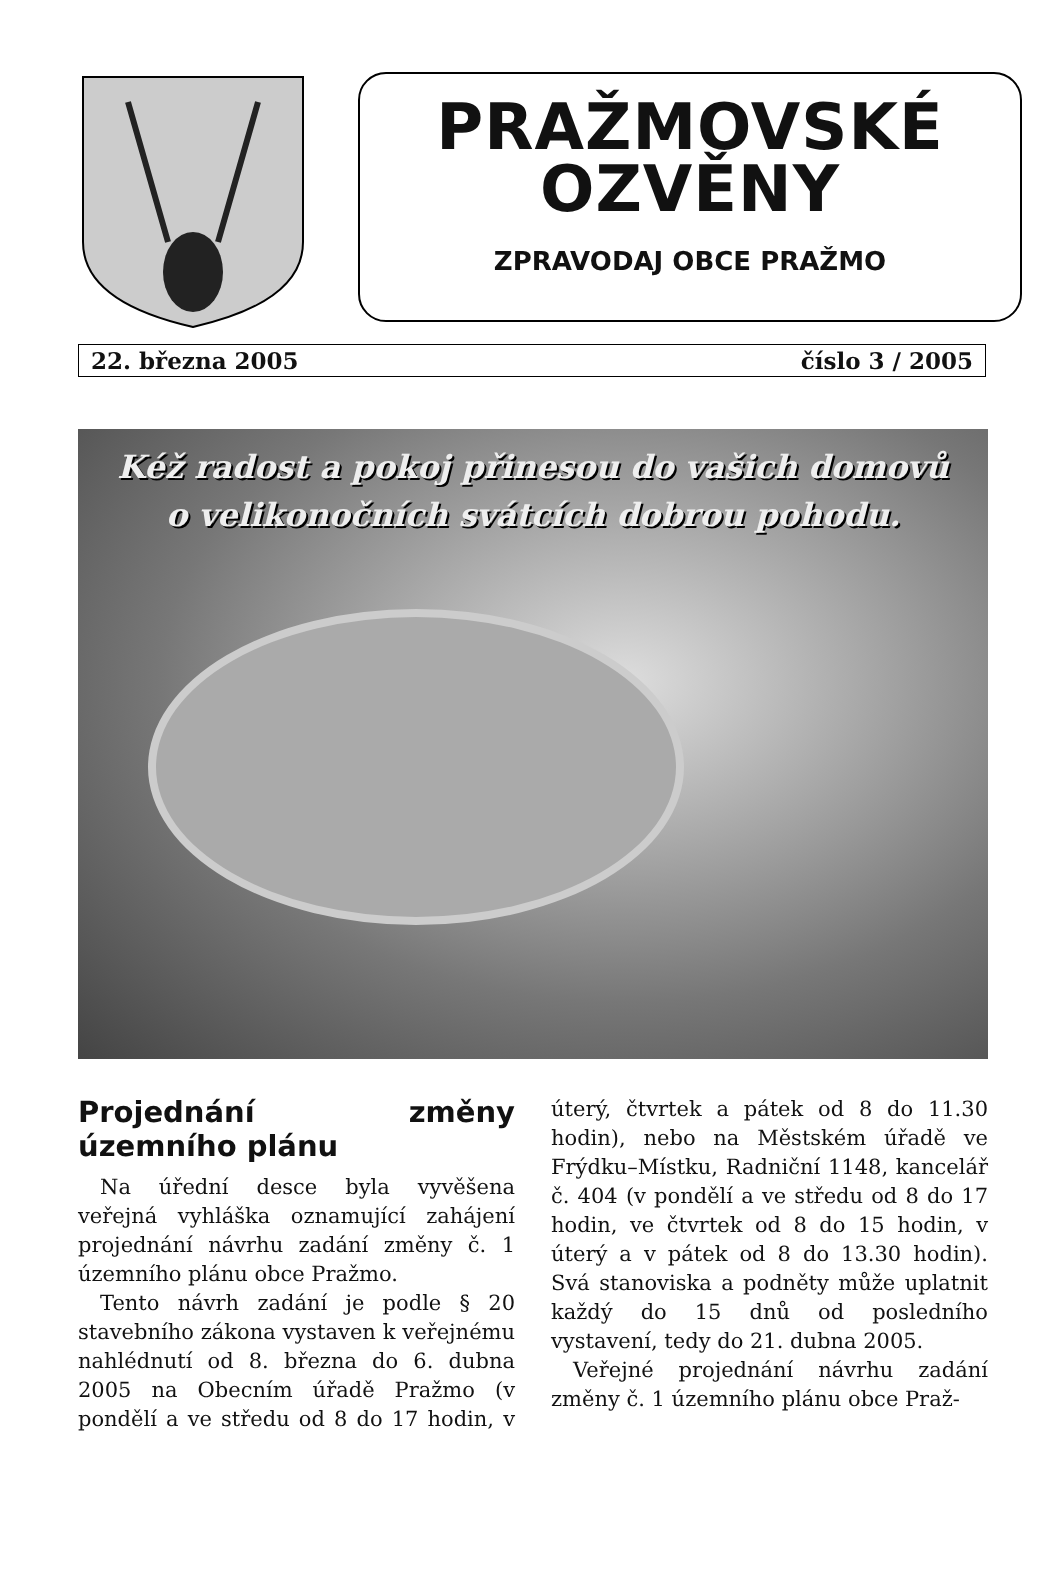PRAŽMOVSKÉ
OZVĚNY
ZPRAVODAJ OBCE PRAŽMO
22. března 2005 číslo 3 / 2005
Kéž radost a pokoj přinesou do vašich domovů
o velikonočních svátcích dobrou pohodu.
Projednání změny územního plánu
Na úřední desce byla vyvěšena veřejná vyhláška oznamující zahájení projednání návrhu zadání změny č. 1 územního plánu obce Pražmo.
Tento návrh zadání je podle § 20 stavebního zákona vystaven k veřejnému nahlédnutí od 8. března do 6. dubna 2005 na Obecním úřadě Pražmo (v pondělí a ve středu od 8 do 17 hodin, v úterý, čtvrtek a pátek od 8 do 11.30 hodin), nebo na Městském úřadě ve Frýdku–Místku, Radniční 1148, kancelář č. 404 (v pondělí a ve středu od 8 do 17 hodin, ve čtvrtek od 8 do 15 hodin, v úterý a v pátek od 8 do 13.30 hodin). Svá stanoviska a podněty může uplatnit každý do 15 dnů od posledního vystavení, tedy do 21. dubna 2005.
Veřejné projednání návrhu zadání změny č. 1 územního plánu obce Praž-